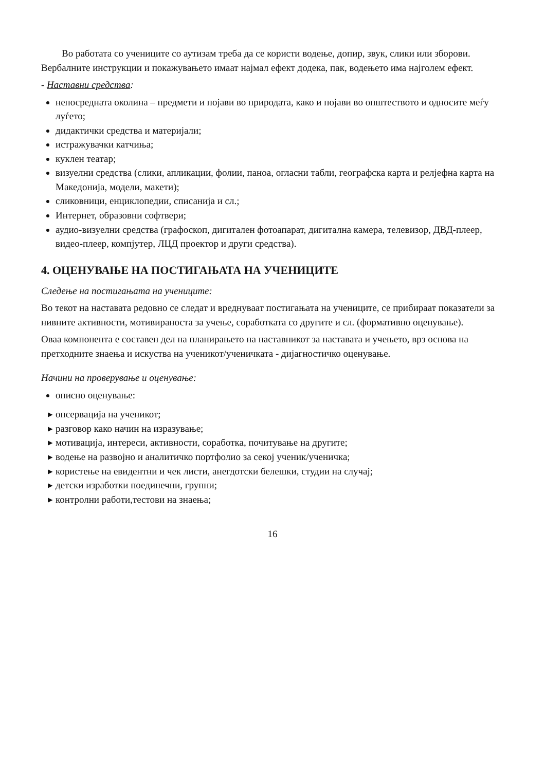Во работата со учениците со аутизам треба да се користи водење, допир, звук, слики или зборови. Вербалните инструкции и покажувањето имаат најмал ефект додека, пак, водењето има најголем ефект.
- Наставни средства:
непосредната околина – предмети и појави во природата, како и појави во општеството и односите меѓу луѓето;
дидактички средства и материјали;
истражувачки катчиња;
куклен театар;
визуелни средства (слики, апликации, фолии, паноа, огласни табли, географска карта и релјефна карта на Македонија, модели, макети);
сликовници, енциклопедии, списанија и сл.;
Интернет, образовни софтвери;
аудио-визуелни средства (графоскоп, дигитален фотоапарат, дигитална камера, телевизор, ДВД-плеер, видео-плеер, компјутер, ЛЦД проектор и други средства).
4. ОЦЕНУВАЊЕ НА ПОСТИГАЊАТА НА УЧЕНИЦИТЕ
Следење на постигањата на учениците:
Во текот на наставата редовно се следат и вреднуваат постигањата на учениците, се прибираат показатели за нивните активности, мотивираноста за учење, соработката со другите и сл. (формативно оценување).
Оваа компонента е составен дел на планирањето на наставникот за наставата и учењето, врз основа на претходните знаења и искуства на ученикот/ученичката - дијагностичко оценување.
Начини на проверување и оценување:
описно оценување:
опсервација на ученикот;
разговор како начин на изразување;
мотивација, интереси, активности, соработка, почитување на другите;
водење на развојно и аналитичко портфолио за секој ученик/ученичка;
користење на евидентни и чек листи, анегдотски белешки, студии на случај;
детски изработки поединечни, групни;
контролни работи,тестови на знаења;
16